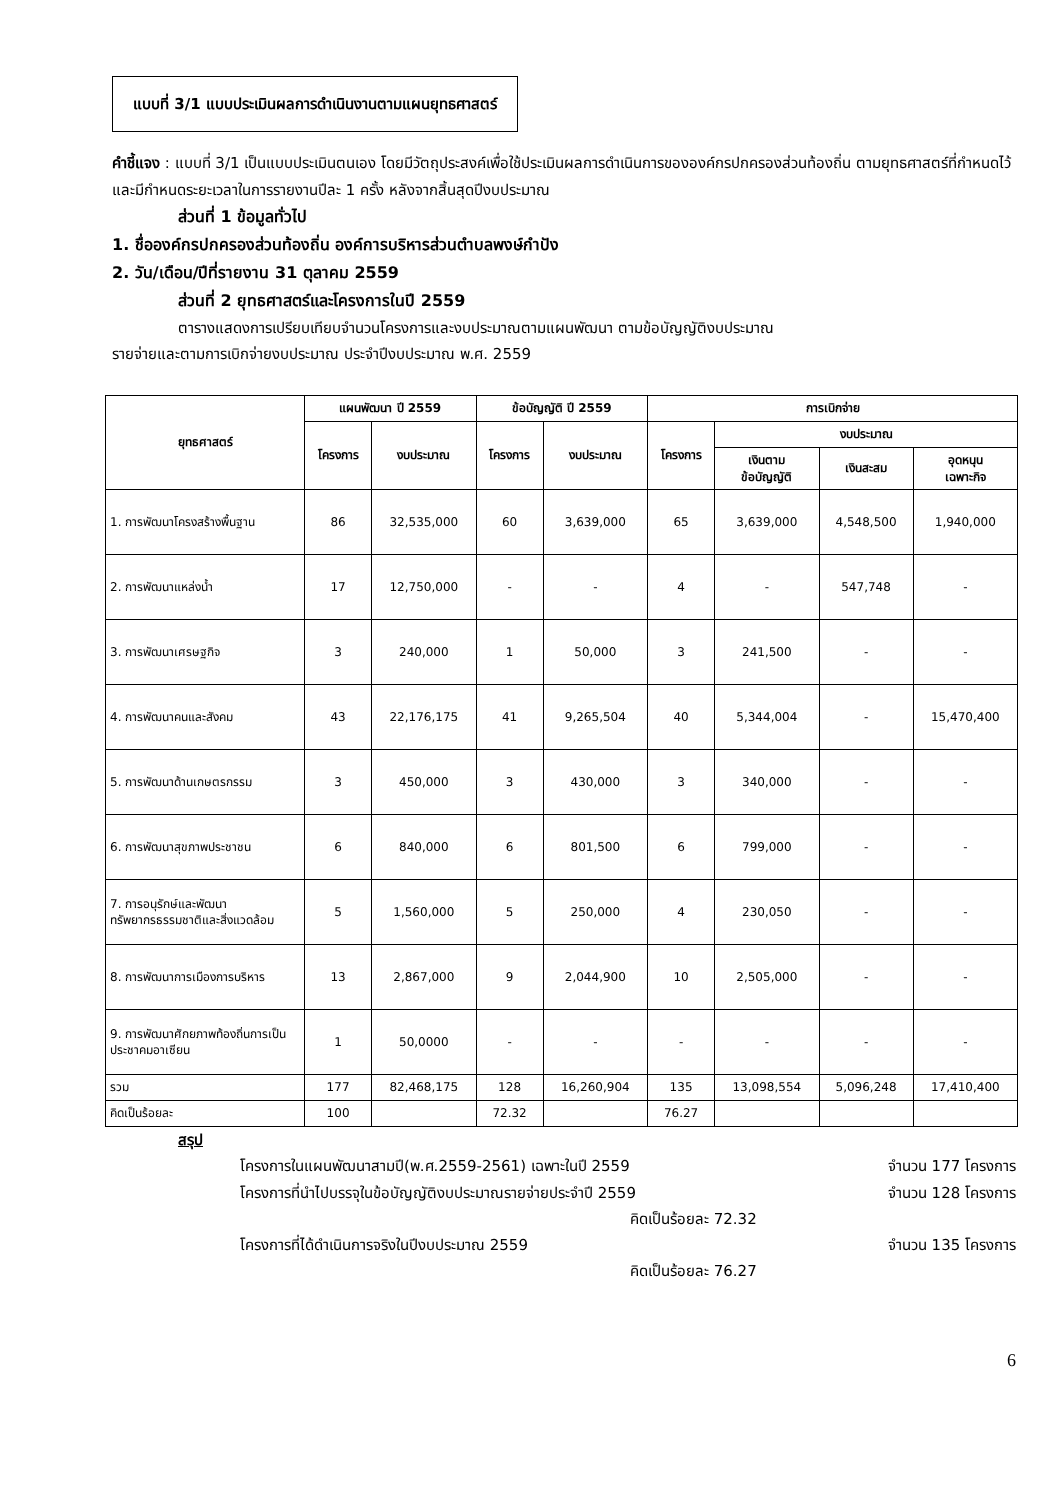แบบที่ 3/1 แบบประเมินผลการดำเนินงานตามแผนยุทธศาสตร์
คำชี้แจง : แบบที่ 3/1 เป็นแบบประเมินตนเอง โดยมีวัตถุประสงค์เพื่อใช้ประเมินผลการดำเนินการขององค์กรปกครองส่วนท้องถิ่น ตามยุทธศาสตร์ที่กำหนดไว้ และมีกำหนดระยะเวลาในการรายงานปีละ 1 ครั้ง หลังจากสิ้นสุดปีงบประมาณ
ส่วนที่ 1 ข้อมูลทั่วไป
1. ชื่อองค์กรปกครองส่วนท้องถิ่น องค์การบริหารส่วนตำบลพงษ์กำปัง
2. วัน/เดือน/ปีที่รายงาน 31 ตุลาคม 2559
ส่วนที่ 2 ยุทธศาสตร์และโครงการในปี 2559
ตารางแสดงการเปรียบเทียบจำนวนโครงการและงบประมาณตามแผนพัฒนา ตามข้อบัญญัติงบประมาณ
รายจ่ายและตามการเบิกจ่ายงบประมาณ ประจำปีงบประมาณ พ.ศ. 2559
| ยุทธศาสตร์ | แผนพัฒนา ปี 2559 | | ข้อบัญญัติ ปี 2559 | | การเบิกจ่าย | | | |
| --- | --- | --- | --- | --- | --- | --- | --- | --- |
| | โครงการ | งบประมาณ | โครงการ | งบประมาณ | โครงการ | งบประมาณ | | |
| | | | | | | เงินตาม ข้อบัญญัติ | เงินสะสม | อุดหนุน เฉพาะกิจ |
| 1. การพัฒนาโครงสร้างพื้นฐาน | 86 | 32,535,000 | 60 | 3,639,000 | 65 | 3,639,000 | 4,548,500 | 1,940,000 |
| 2. การพัฒนาแหล่งน้ำ | 17 | 12,750,000 | - | - | 4 | - | 547,748 | - |
| 3. การพัฒนาเศรษฐกิจ | 3 | 240,000 | 1 | 50,000 | 3 | 241,500 | - | - |
| 4. การพัฒนาคนและสังคม | 43 | 22,176,175 | 41 | 9,265,504 | 40 | 5,344,004 | - | 15,470,400 |
| 5. การพัฒนาด้านเกษตรกรรม | 3 | 450,000 | 3 | 430,000 | 3 | 340,000 | - | - |
| 6. การพัฒนาสุขภาพประชาชน | 6 | 840,000 | 6 | 801,500 | 6 | 799,000 | - | - |
| 7. การอนุรักษ์และพัฒนาทรัพยากรธรรมชาติและสิ่งแวดล้อม | 5 | 1,560,000 | 5 | 250,000 | 4 | 230,050 | - | - |
| 8. การพัฒนาการเมืองการบริหาร | 13 | 2,867,000 | 9 | 2,044,900 | 10 | 2,505,000 | - | - |
| 9. การพัฒนาศักยภาพท้องถิ่นการเป็นประชาคมอาเซียน | 1 | 50,0000 | - | - | - | - | - | - |
| รวม | 177 | 82,468,175 | 128 | 16,260,904 | 135 | 13,098,554 | 5,096,248 | 17,410,400 |
| คิดเป็นร้อยละ | 100 | | 72.32 | | 76.27 | | | |
สรุป
โครงการในแผนพัฒนาสามปี(พ.ศ.2559-2561) เฉพาะในปี 2559 จำนวน 177 โครงการ
โครงการที่นำไปบรรจุในข้อบัญญัติงบประมาณรายจ่ายประจำปี 2559 จำนวน 128 โครงการ
คิดเป็นร้อยละ 72.32
โครงการที่ได้ดำเนินการจริงในปีงบประมาณ 2559 จำนวน 135 โครงการ
คิดเป็นร้อยละ 76.27
6